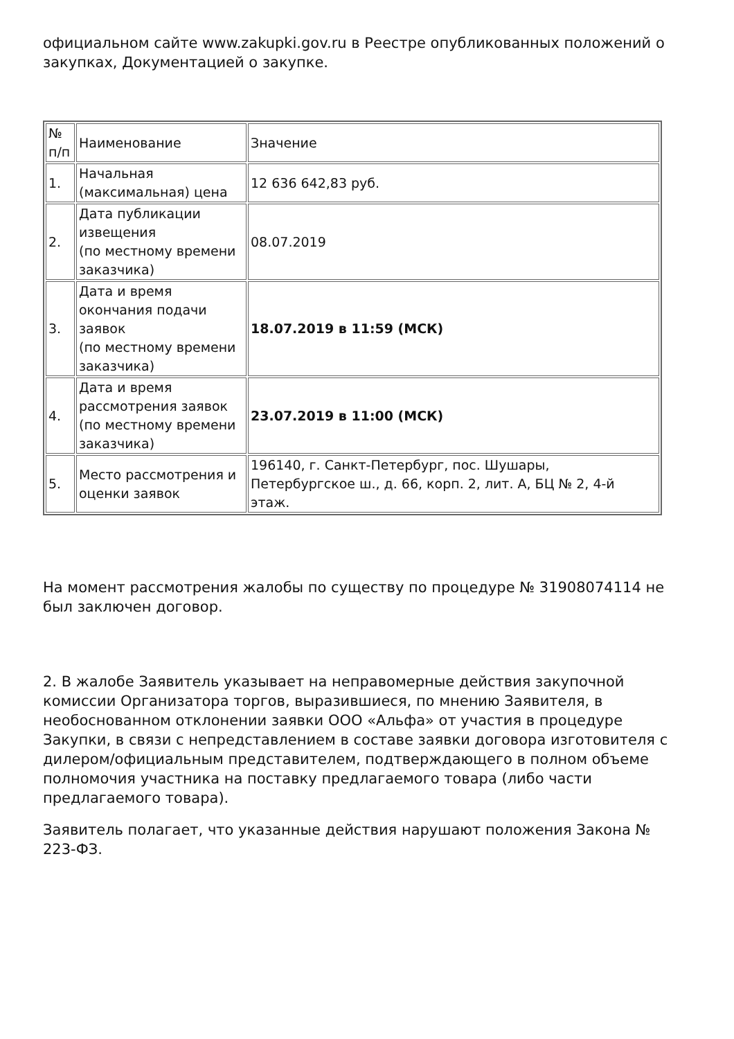официальном сайте www.zakupki.gov.ru в Реестре опубликованных положений о закупках, Документацией о закупке.
| № п/п | Наименование | Значение |
| 1. | Начальная (максимальная) цена | 12 636 642,83 руб. |
| 2. | Дата публикации извещения (по местному времени заказчика) | 08.07.2019 |
| 3. | Дата и время окончания подачи заявок (по местному времени заказчика) | 18.07.2019 в 11:59 (МСК) |
| 4. | Дата и время рассмотрения заявок (по местному времени заказчика) | 23.07.2019 в 11:00 (МСК) |
| 5. | Место рассмотрения и оценки заявок | 196140, г. Санкт-Петербург, пос. Шушары, Петербургское ш., д. 66, корп. 2, лит. А, БЦ № 2, 4-й этаж. |
На момент рассмотрения жалобы по существу по процедуре № 31908074114 не был заключен договор.
2. В жалобе Заявитель указывает на неправомерные действия закупочной комиссии Организатора торгов, выразившиеся, по мнению Заявителя, в необоснованном отклонении заявки ООО «Альфа» от участия в процедуре Закупки, в связи с непредставлением в составе заявки договора изготовителя с дилером/официальным представителем, подтверждающего в полном объеме полномочия участника на поставку предлагаемого товара (либо части предлагаемого товара).
Заявитель полагает, что указанные действия нарушают положения Закона № 223-ФЗ.